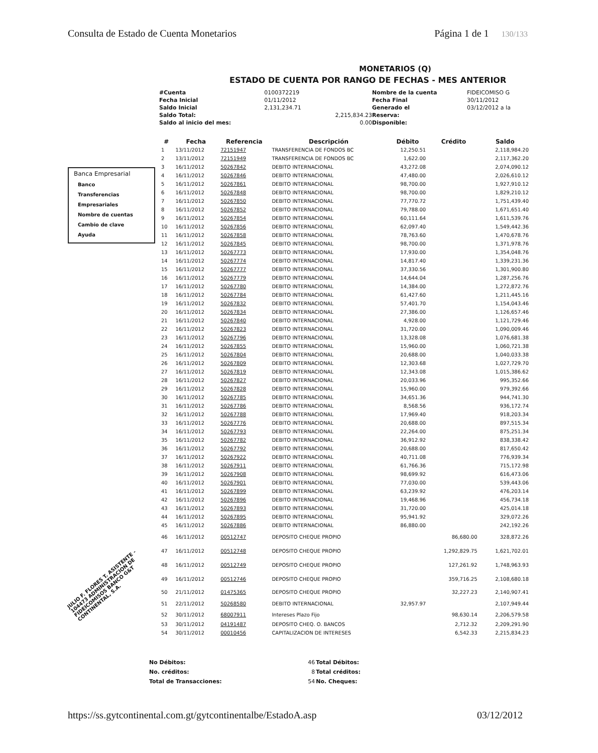Consulta de Estado de Cuenta Monetarios
Página 1 de 1 130/133
Banca Empresarial
Banco
Transferencias
Empresariales
Nombre de cuentas
Cambio de clave
Ayuda
MONETARIOS (Q)
ESTADO DE CUENTA POR RANGO DE FECHAS - MES ANTERIOR
| #Cuenta | 0100372219 | | Nombre de la cuenta | FIDEICOMISO G |
| Fecha Inicial | 01/11/2012 | | Fecha Final | 30/11/2012 |
| Saldo Inicial | 2,131,234.71 | | Generado el | 03/12/2012 a la |
| Saldo Total: | | 2,215,834.23 | Reserva: | |
| Saldo al inicio del mes: | | 0.00 | Disponible: | |
| # | Fecha | Referencia | Descripción | Débito | Crédito | Saldo |
| --- | --- | --- | --- | --- | --- | --- |
| 1 | 13/11/2012 | 72151947 | TRANSFERENCIA DE FONDOS BC | 12,250.51 | | 2,118,984.20 |
| 2 | 13/11/2012 | 72151949 | TRANSFERENCIA DE FONDOS BC | 1,622.00 | | 2,117,362.20 |
| 3 | 16/11/2012 | 50267842 | DEBITO INTERNACIONAL | 43,272.08 | | 2,074,090.12 |
| 4 | 16/11/2012 | 50267846 | DEBITO INTERNACIONAL | 47,480.00 | | 2,026,610.12 |
| 5 | 16/11/2012 | 50267861 | DEBITO INTERNACIONAL | 98,700.00 | | 1,927,910.12 |
| 6 | 16/11/2012 | 50267848 | DEBITO INTERNACIONAL | 98,700.00 | | 1,829,210.12 |
| 7 | 16/11/2012 | 50267850 | DEBITO INTERNACIONAL | 77,770.72 | | 1,751,439.40 |
| 8 | 16/11/2012 | 50267852 | DEBITO INTERNACIONAL | 79,788.00 | | 1,671,651.40 |
| 9 | 16/11/2012 | 50267854 | DEBITO INTERNACIONAL | 60,111.64 | | 1,611,539.76 |
| 10 | 16/11/2012 | 50267856 | DEBITO INTERNACIONAL | 62,097.40 | | 1,549,442.36 |
| 11 | 16/11/2012 | 50267858 | DEBITO INTERNACIONAL | 78,763.60 | | 1,470,678.76 |
| 12 | 16/11/2012 | 50267845 | DEBITO INTERNACIONAL | 98,700.00 | | 1,371,978.76 |
| 13 | 16/11/2012 | 50267773 | DEBITO INTERNACIONAL | 17,930.00 | | 1,354,048.76 |
| 14 | 16/11/2012 | 50267774 | DEBITO INTERNACIONAL | 14,817.40 | | 1,339,231.36 |
| 15 | 16/11/2012 | 50267777 | DEBITO INTERNACIONAL | 37,330.56 | | 1,301,900.80 |
| 16 | 16/11/2012 | 50267779 | DEBITO INTERNACIONAL | 14,644.04 | | 1,287,256.76 |
| 17 | 16/11/2012 | 50267780 | DEBITO INTERNACIONAL | 14,384.00 | | 1,272,872.76 |
| 18 | 16/11/2012 | 50267784 | DEBITO INTERNACIONAL | 61,427.60 | | 1,211,445.16 |
| 19 | 16/11/2012 | 50267832 | DEBITO INTERNACIONAL | 57,401.70 | | 1,154,043.46 |
| 20 | 16/11/2012 | 50267834 | DEBITO INTERNACIONAL | 27,386.00 | | 1,126,657.46 |
| 21 | 16/11/2012 | 50267840 | DEBITO INTERNACIONAL | 4,928.00 | | 1,121,729.46 |
| 22 | 16/11/2012 | 50267823 | DEBITO INTERNACIONAL | 31,720.00 | | 1,090,009.46 |
| 23 | 16/11/2012 | 50267796 | DEBITO INTERNACIONAL | 13,328.08 | | 1,076,681.38 |
| 24 | 16/11/2012 | 50267855 | DEBITO INTERNACIONAL | 15,960.00 | | 1,060,721.38 |
| 25 | 16/11/2012 | 50267804 | DEBITO INTERNACIONAL | 20,688.00 | | 1,040,033.38 |
| 26 | 16/11/2012 | 50267809 | DEBITO INTERNACIONAL | 12,303.68 | | 1,027,729.70 |
| 27 | 16/11/2012 | 50267819 | DEBITO INTERNACIONAL | 12,343.08 | | 1,015,386.62 |
| 28 | 16/11/2012 | 50267827 | DEBITO INTERNACIONAL | 20,033.96 | | 995,352.66 |
| 29 | 16/11/2012 | 50267828 | DEBITO INTERNACIONAL | 15,960.00 | | 979,392.66 |
| 30 | 16/11/2012 | 50267785 | DEBITO INTERNACIONAL | 34,651.36 | | 944,741.30 |
| 31 | 16/11/2012 | 50267786 | DEBITO INTERNACIONAL | 8,568.56 | | 936,172.74 |
| 32 | 16/11/2012 | 50267788 | DEBITO INTERNACIONAL | 17,969.40 | | 918,203.34 |
| 33 | 16/11/2012 | 50267776 | DEBITO INTERNACIONAL | 20,688.00 | | 897,515.34 |
| 34 | 16/11/2012 | 50267793 | DEBITO INTERNACIONAL | 22,264.00 | | 875,251.34 |
| 35 | 16/11/2012 | 50267782 | DEBITO INTERNACIONAL | 36,912.92 | | 838,338.42 |
| 36 | 16/11/2012 | 50267792 | DEBITO INTERNACIONAL | 20,688.00 | | 817,650.42 |
| 37 | 16/11/2012 | 50267922 | DEBITO INTERNACIONAL | 40,711.08 | | 776,939.34 |
| 38 | 16/11/2012 | 50267911 | DEBITO INTERNACIONAL | 61,766.36 | | 715,172.98 |
| 39 | 16/11/2012 | 50267908 | DEBITO INTERNACIONAL | 98,699.92 | | 616,473.06 |
| 40 | 16/11/2012 | 50267901 | DEBITO INTERNACIONAL | 77,030.00 | | 539,443.06 |
| 41 | 16/11/2012 | 50267899 | DEBITO INTERNACIONAL | 63,239.92 | | 476,203.14 |
| 42 | 16/11/2012 | 50267896 | DEBITO INTERNACIONAL | 19,468.96 | | 456,734.18 |
| 43 | 16/11/2012 | 50267893 | DEBITO INTERNACIONAL | 31,720.00 | | 425,014.18 |
| 44 | 16/11/2012 | 50267895 | DEBITO INTERNACIONAL | 95,941.92 | | 329,072.26 |
| 45 | 16/11/2012 | 50267886 | DEBITO INTERNACIONAL | 86,880.00 | | 242,192.26 |
| 46 | 16/11/2012 | 00512747 | DEPOSITO CHEQUE PROPIO | | 86,680.00 | 328,872.26 |
| 47 | 16/11/2012 | 00512748 | DEPOSITO CHEQUE PROPIO | | 1,292,829.75 | 1,621,702.01 |
| 48 | 16/11/2012 | 00512749 | DEPOSITO CHEQUE PROPIO | | 127,261.92 | 1,748,963.93 |
| 49 | 16/11/2012 | 00512746 | DEPOSITO CHEQUE PROPIO | | 359,716.25 | 2,108,680.18 |
| 50 | 21/11/2012 | 01475365 | DEPOSITO CHEQUE PROPIO | | 32,227.23 | 2,140,907.41 |
| 51 | 22/11/2012 | 50268580 | DEBITO INTERNACIONAL | 32,957.97 | | 2,107,949.44 |
| 52 | 30/11/2012 | 68007911 | Intereses Plazo Fijo | | 98,630.14 | 2,206,579.58 |
| 53 | 30/11/2012 | 04191487 | DEPOSITO CHEQ. O. BANCOS | | 2,712.32 | 2,209,291.90 |
| 54 | 30/11/2012 | 00010456 | CAPITALIZACION DE INTERESES | | 6,542.33 | 2,215,834.23 |
| No Débitos: | 46 | Total Débitos: |
| No. créditos: | 8 | Total créditos: |
| Total de Transacciones: | 54 | No. Cheques: |
https://ss.gytcontinental.com.gt/gytcontinentalbe/EstadoA.asp
03/12/2012
JULIO F. FLORES T. ASISTENTE - 104473 ADMINISTRACION DE FIDEICOMISOS BANCO G&T CONTINENTAL, S.A.